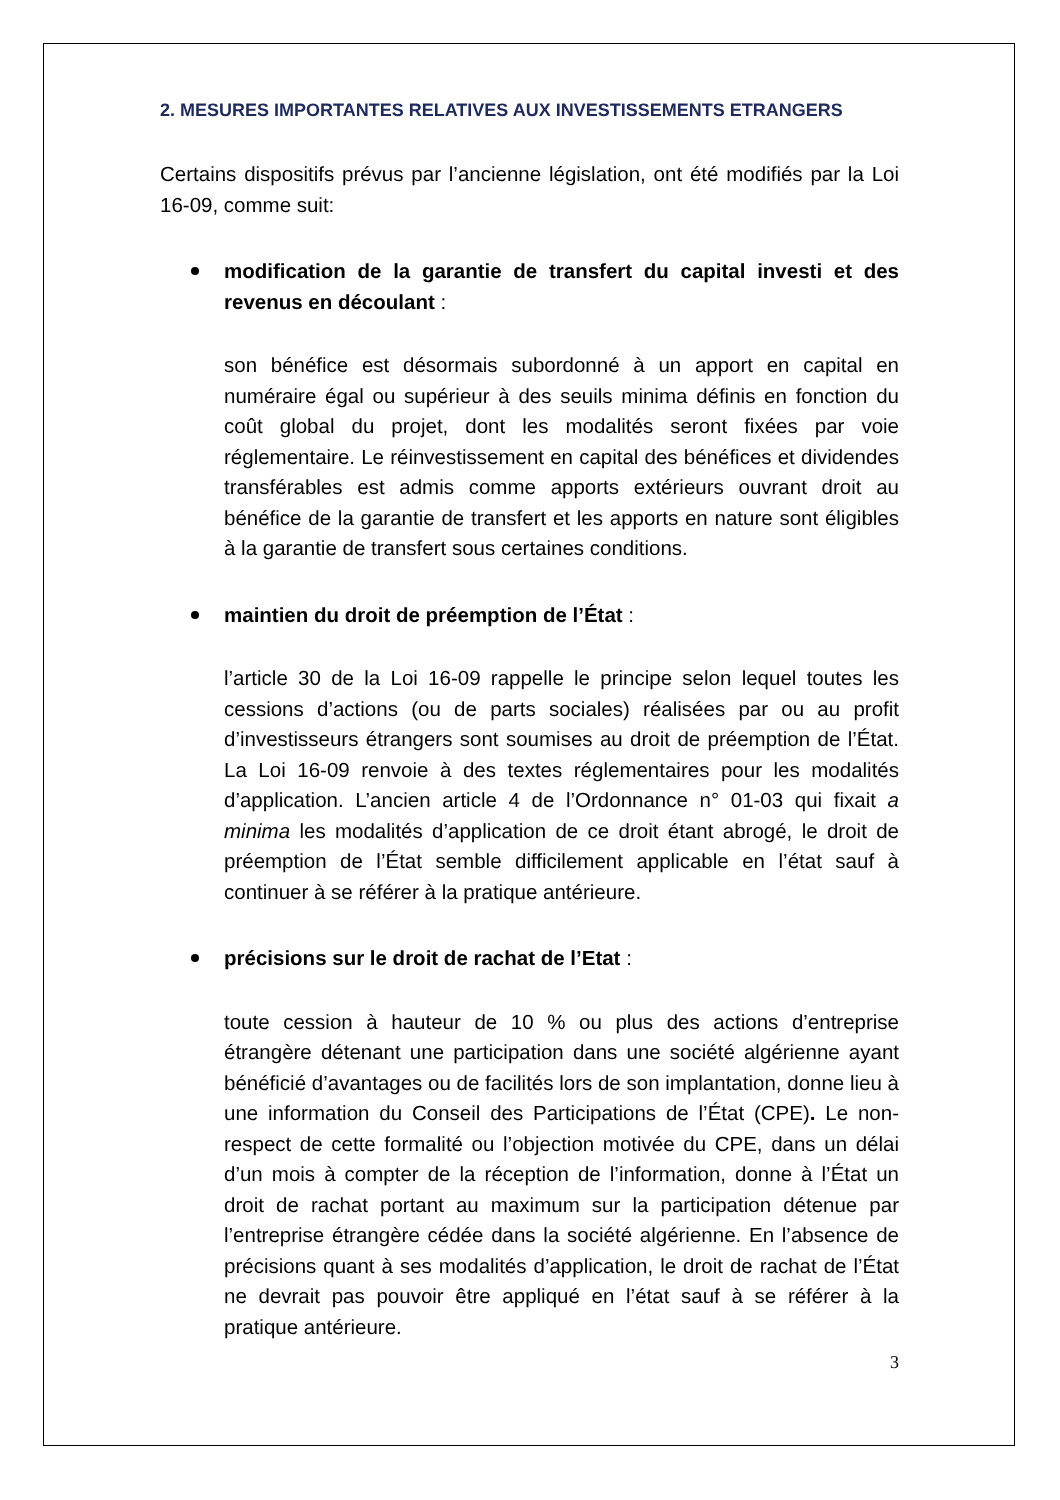2. MESURES IMPORTANTES RELATIVES AUX INVESTISSEMENTS ETRANGERS
Certains dispositifs prévus par l’ancienne législation, ont été modifiés par la Loi 16-09, comme suit:
modification de la garantie de transfert du capital investi et des revenus en découlant :
son bénéfice est désormais subordonné à un apport en capital en numéraire égal ou supérieur à des seuils minima définis en fonction du coût global du projet, dont les modalités seront fixées par voie réglementaire. Le réinvestissement en capital des bénéfices et dividendes transférables est admis comme apports extérieurs ouvrant droit au bénéfice de la garantie de transfert et les apports en nature sont éligibles à la garantie de transfert sous certaines conditions.
maintien du droit de préemption de l’État :
l’article 30 de la Loi 16-09 rappelle le principe selon lequel toutes les cessions d’actions (ou de parts sociales) réalisées par ou au profit d’investisseurs étrangers sont soumises au droit de préemption de l’État. La Loi 16-09 renvoie à des textes réglementaires pour les modalités d’application. L’ancien article 4 de l’Ordonnance n° 01-03 qui fixait a minima les modalités d’application de ce droit étant abrogé, le droit de préemption de l’État semble difficilement applicable en l’état sauf à continuer à se référer à la pratique antérieure.
précisions sur le droit de rachat de l’Etat :
toute cession à hauteur de 10 % ou plus des actions d’entreprise étrangère détenant une participation dans une société algérienne ayant bénéficié d’avantages ou de facilités lors de son implantation, donne lieu à une information du Conseil des Participations de l’État (CPE). Le non-respect de cette formalité ou l’objection motivée du CPE, dans un délai d’un mois à compter de la réception de l’information, donne à l’État un droit de rachat portant au maximum sur la participation détenue par l’entreprise étrangère cédée dans la société algérienne. En l’absence de précisions quant à ses modalités d’application, le droit de rachat de l’État ne devrait pas pouvoir être appliqué en l’état sauf à se référer à la pratique antérieure.
3